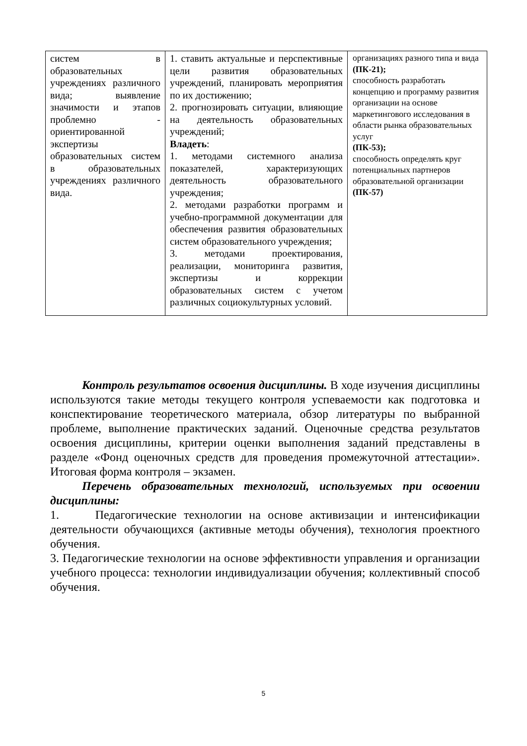| систем в образовательных учреждениях различного вида; выявление значимости и этапов проблемно - ориентированной экспертизы образовательных систем в образовательных учреждениях различного вида. | 1. ставить актуальные и перспективные цели развития образовательных учреждений, планировать мероприятия по их достижению; 2. прогнозировать ситуации, влияющие на деятельность образовательных учреждений; Владеть : 1. методами системного анализа показателей, характеризующих деятельность образовательного учреждения; 2. методами разработки программ и учебно-программной документации для обеспечения развития образовательных систем образовательного учреждения; 3. методами проектирования, реализации, мониторинга развития, экспертизы и коррекции образовательных систем с учетом различных социокультурных условий. | организациях разного типа и вида (ПК-21); способность разработать концепцию и программу развития организации на основе маркетингового исследования в области рынка образовательных услуг (ПК-53); способность определять круг потенциальных партнеров образовательной организации (ПК-57) |
Контроль результатов освоения дисциплины. В ходе изучения дисциплины используются такие методы текущего контроля успеваемости как подготовка и конспектирование теоретического материала, обзор литературы по выбранной проблеме, выполнение практических заданий. Оценочные средства результатов освоения дисциплины, критерии оценки выполнения заданий представлены в разделе «Фонд оценочных средств для проведения промежуточной аттестации». Итоговая форма контроля – экзамен.
Перечень образовательных технологий, используемых при освоении дисциплины:
1. Педагогические технологии на основе активизации и интенсификации деятельности обучающихся (активные методы обучения), технология проектного обучения.
3. Педагогические технологии на основе эффективности управления и организации учебного процесса: технологии индивидуализации обучения; коллективный способ обучения.
5